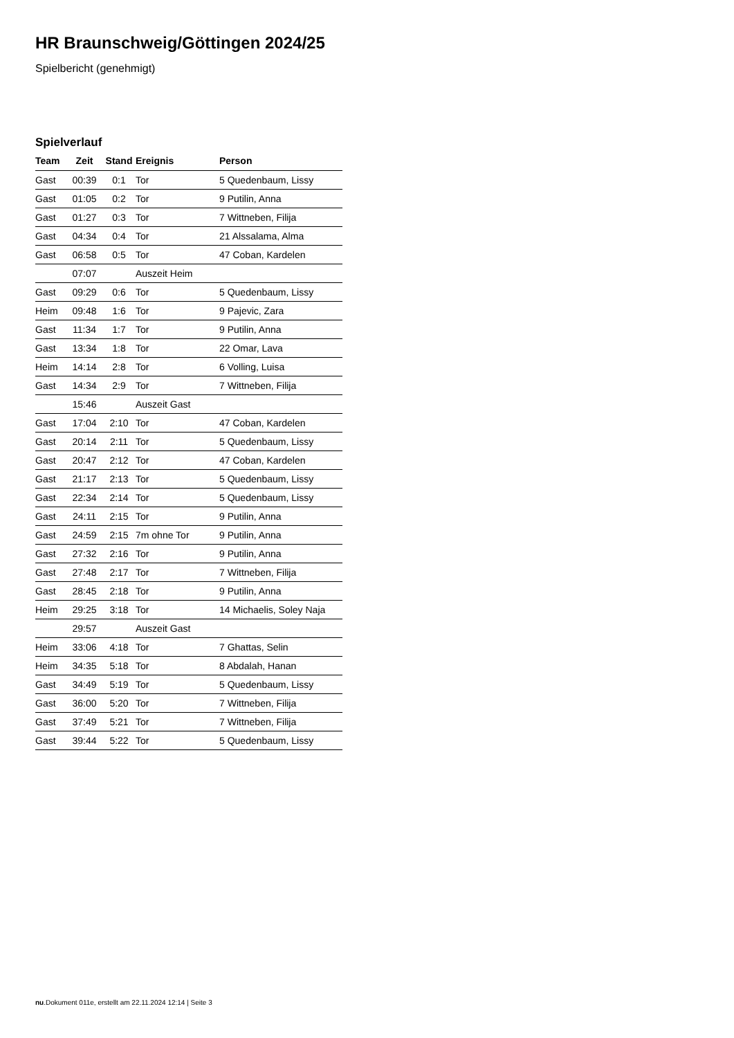HR Braunschweig/Göttingen 2024/25
Spielbericht (genehmigt)
Spielverlauf
| Team | Zeit | Stand | Ereignis | Person |
| --- | --- | --- | --- | --- |
| Gast | 00:39 | 0:1 | Tor | 5 Quedenbaum, Lissy |
| Gast | 01:05 | 0:2 | Tor | 9 Putilin, Anna |
| Gast | 01:27 | 0:3 | Tor | 7 Wittneben, Filija |
| Gast | 04:34 | 0:4 | Tor | 21 Alssalama, Alma |
| Gast | 06:58 | 0:5 | Tor | 47 Coban, Kardelen |
| | 07:07 | | Auszeit Heim | |
| Gast | 09:29 | 0:6 | Tor | 5 Quedenbaum, Lissy |
| Heim | 09:48 | 1:6 | Tor | 9 Pajevic, Zara |
| Gast | 11:34 | 1:7 | Tor | 9 Putilin, Anna |
| Gast | 13:34 | 1:8 | Tor | 22 Omar, Lava |
| Heim | 14:14 | 2:8 | Tor | 6 Volling, Luisa |
| Gast | 14:34 | 2:9 | Tor | 7 Wittneben, Filija |
| | 15:46 | | Auszeit Gast | |
| Gast | 17:04 | 2:10 | Tor | 47 Coban, Kardelen |
| Gast | 20:14 | 2:11 | Tor | 5 Quedenbaum, Lissy |
| Gast | 20:47 | 2:12 | Tor | 47 Coban, Kardelen |
| Gast | 21:17 | 2:13 | Tor | 5 Quedenbaum, Lissy |
| Gast | 22:34 | 2:14 | Tor | 5 Quedenbaum, Lissy |
| Gast | 24:11 | 2:15 | Tor | 9 Putilin, Anna |
| Gast | 24:59 | 2:15 | 7m ohne Tor | 9 Putilin, Anna |
| Gast | 27:32 | 2:16 | Tor | 9 Putilin, Anna |
| Gast | 27:48 | 2:17 | Tor | 7 Wittneben, Filija |
| Gast | 28:45 | 2:18 | Tor | 9 Putilin, Anna |
| Heim | 29:25 | 3:18 | Tor | 14 Michaelis, Soley Naja |
| | 29:57 | | Auszeit Gast | |
| Heim | 33:06 | 4:18 | Tor | 7 Ghattas, Selin |
| Heim | 34:35 | 5:18 | Tor | 8 Abdalah, Hanan |
| Gast | 34:49 | 5:19 | Tor | 5 Quedenbaum, Lissy |
| Gast | 36:00 | 5:20 | Tor | 7 Wittneben, Filija |
| Gast | 37:49 | 5:21 | Tor | 7 Wittneben, Filija |
| Gast | 39:44 | 5:22 | Tor | 5 Quedenbaum, Lissy |
nu.Dokument 011e, erstellt am 22.11.2024 12:14 | Seite 3